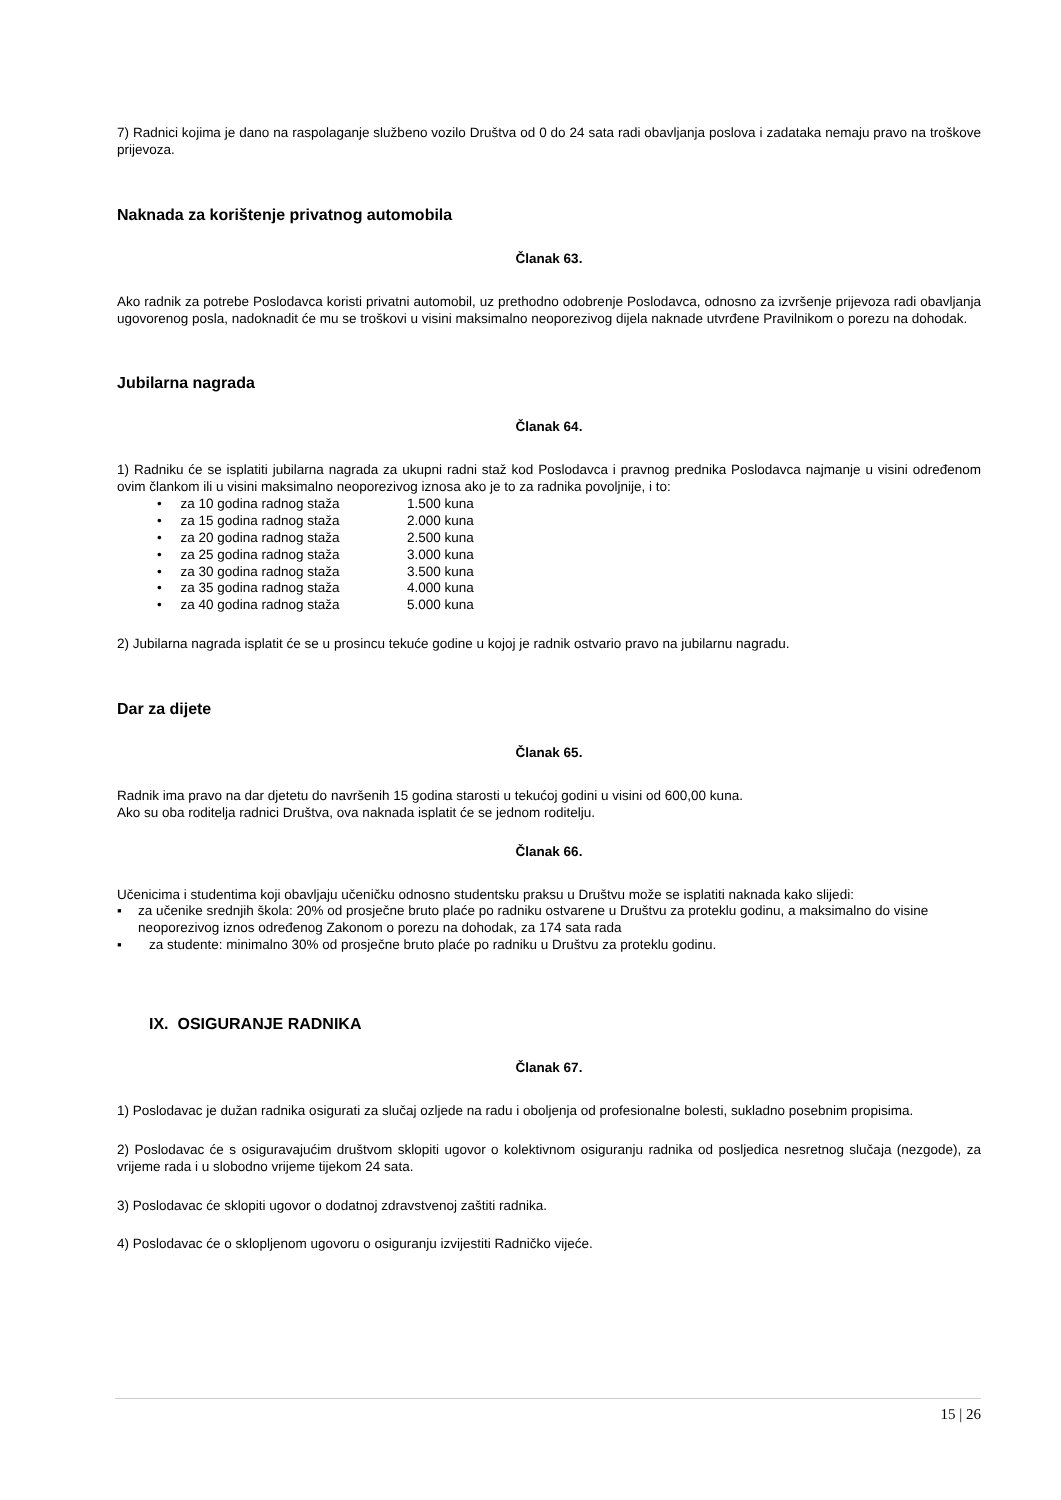7) Radnici kojima je dano na raspolaganje službeno vozilo Društva od 0 do 24 sata radi obavljanja poslova i zadataka nemaju pravo na troškove prijevoza.
Naknada za korištenje privatnog automobila
Članak 63.
Ako radnik za potrebe Poslodavca koristi privatni automobil, uz prethodno odobrenje Poslodavca, odnosno za izvršenje prijevoza radi obavljanja ugovorenog posla, nadoknadit će mu se troškovi u visini maksimalno neoporezivog dijela naknade utvrđene Pravilnikom o porezu na dohodak.
Jubilarna nagrada
Članak 64.
1) Radniku će se isplatiti jubilarna nagrada za ukupni radni staž kod Poslodavca i pravnog prednika Poslodavca najmanje u visini određenom ovim člankom ili u visini maksimalno neoporezivog iznosa ako je to za radnika povoljnije, i to:
• za 10 godina radnog staža 1.500 kuna
• za 15 godina radnog staža 2.000 kuna
• za 20 godina radnog staža 2.500 kuna
• za 25 godina radnog staža 3.000 kuna
• za 30 godina radnog staža 3.500 kuna
• za 35 godina radnog staža 4.000 kuna
• za 40 godina radnog staža 5.000 kuna
2) Jubilarna nagrada isplatit će se u prosincu tekuće godine u kojoj je radnik ostvario pravo na jubilarnu nagradu.
Dar za dijete
Članak 65.
Radnik ima pravo na dar djetetu do navršenih 15 godina starosti u tekućoj godini u visini od 600,00 kuna.
Ako su oba roditelja radnici Društva, ova naknada isplatit će se jednom roditelju.
Članak 66.
Učenicima i studentima koji obavljaju učeničku odnosno studentsku praksu u Društvu može se isplatiti naknada kako slijedi:
▪ za učenike srednjih škola: 20% od prosječne bruto plaće po radniku ostvarene u Društvu za proteklu godinu, a maksimalno do visine neoporezivog iznos određenog Zakonom o porezu na dohodak, za 174 sata rada
▪ za studente: minimalno 30% od prosječne bruto plaće po radniku u Društvu za proteklu godinu.
IX. OSIGURANJE RADNIKA
Članak 67.
1) Poslodavac je dužan radnika osigurati za slučaj ozljede na radu i oboljenja od profesionalne bolesti, sukladno posebnim propisima.
2) Poslodavac će s osiguravajućim društvom sklopiti ugovor o kolektivnom osiguranju radnika od posljedica nesretnog slučaja (nezgode), za vrijeme rada i u slobodno vrijeme tijekom 24 sata.
3) Poslodavac će sklopiti ugovor o dodatnoj zdravstvenoj zaštiti radnika.
4) Poslodavac će o sklopljenom ugovoru o osiguranju izvijestiti Radničko vijeće.
15 | 26